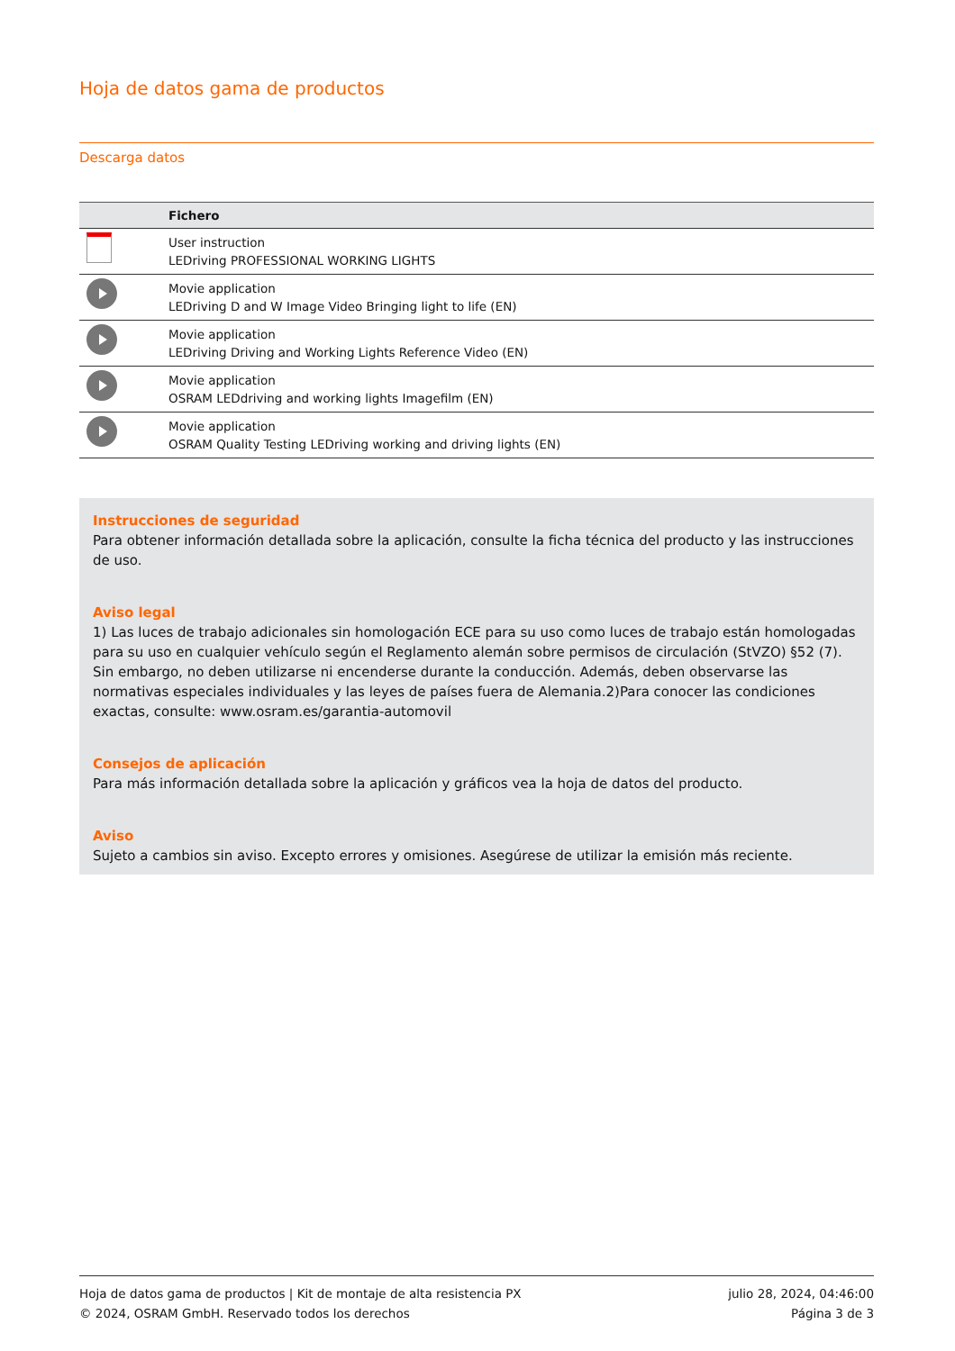Hoja de datos gama de productos
Descarga datos
| | Fichero |
| --- | --- |
| | User instruction LEDriving PROFESSIONAL WORKING LIGHTS |
| | Movie application LEDriving D and W Image Video Bringing light to life (EN) |
| | Movie application LEDriving Driving and Working Lights Reference Video (EN) |
| | Movie application OSRAM LEDdriving and working lights Imagefilm (EN) |
| | Movie application OSRAM Quality Testing LEDriving working and driving lights (EN) |
Instrucciones de seguridad
Para obtener información detallada sobre la aplicación, consulte la ficha técnica del producto y las instrucciones de uso.
Aviso legal
1) Las luces de trabajo adicionales sin homologación ECE para su uso como luces de trabajo están homologadas para su uso en cualquier vehículo según el Reglamento alemán sobre permisos de circulación (StVZO) §52 (7). Sin embargo, no deben utilizarse ni encenderse durante la conducción. Además, deben observarse las normativas especiales individuales y las leyes de países fuera de Alemania.2)Para conocer las condiciones exactas, consulte: www.osram.es/garantia-automovil
Consejos de aplicación
Para más información detallada sobre la aplicación y gráficos vea la hoja de datos del producto.
Aviso
Sujeto a cambios sin aviso. Excepto errores y omisiones. Asegúrese de utilizar la emisión más reciente.
Hoja de datos gama de productos | Kit de montaje de alta resistencia PX
© 2024, OSRAM GmbH. Reservado todos los derechos
julio 28, 2024, 04:46:00
Página 3 de 3